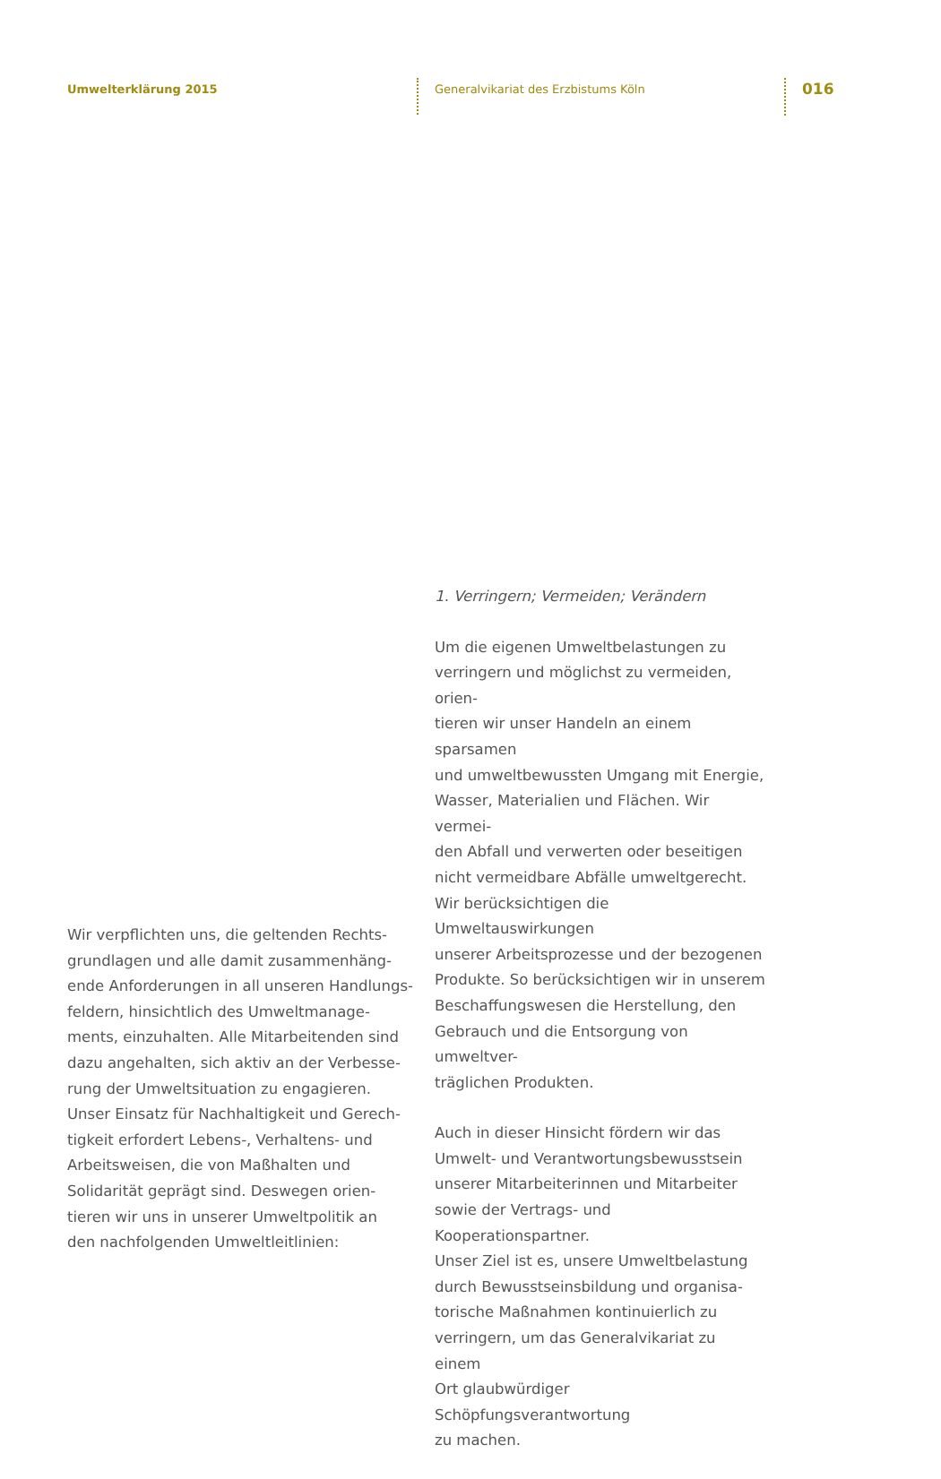Umwelterklärung 2015
Generalvikariat des Erzbistums Köln
016
Wir verpflichten uns, die geltenden Rechts-
grundlagen und alle damit zusammenhäng-
ende Anforderungen in all unseren Handlungs-
feldern, hinsichtlich des Umweltmanage-
ments, einzuhalten. Alle Mitarbeitenden sind
dazu angehalten, sich aktiv an der Verbesse-
rung der Umweltsituation zu engagieren.
Unser Einsatz für Nachhaltigkeit und Gerech-
tigkeit erfordert Lebens-, Verhaltens- und
Arbeitsweisen, die von Maßhalten und
Solidarität geprägt sind. Deswegen orien-
tieren wir uns in unserer Umweltpolitik an
den nachfolgenden Umweltleitlinien:
1. Verringern; Vermeiden; Verändern
Um die eigenen Umweltbelastungen zu
verringern und möglichst zu vermeiden, orien-
tieren wir unser Handeln an einem sparsamen
und umweltbewussten Umgang mit Energie,
Wasser, Materialien und Flächen. Wir vermei-
den Abfall und verwerten oder beseitigen
nicht vermeidbare Abfälle umweltgerecht.
Wir berücksichtigen die Umweltauswirkungen
unserer Arbeitsprozesse und der bezogenen
Produkte. So berücksichtigen wir in unserem
Beschaffungswesen die Herstellung, den
Gebrauch und die Entsorgung von umweltver-
träglichen Produkten.
Auch in dieser Hinsicht fördern wir das
Umwelt- und Verantwortungsbewusstsein
unserer Mitarbeiterinnen und Mitarbeiter
sowie der Vertrags- und Kooperationspartner.
Unser Ziel ist es, unsere Umweltbelastung
durch Bewusstseinsbildung und organisa-
torische Maßnahmen kontinuierlich zu
verringern, um das Generalvikariat zu einem
Ort glaubwürdiger Schöpfungsverantwortung
zu machen.